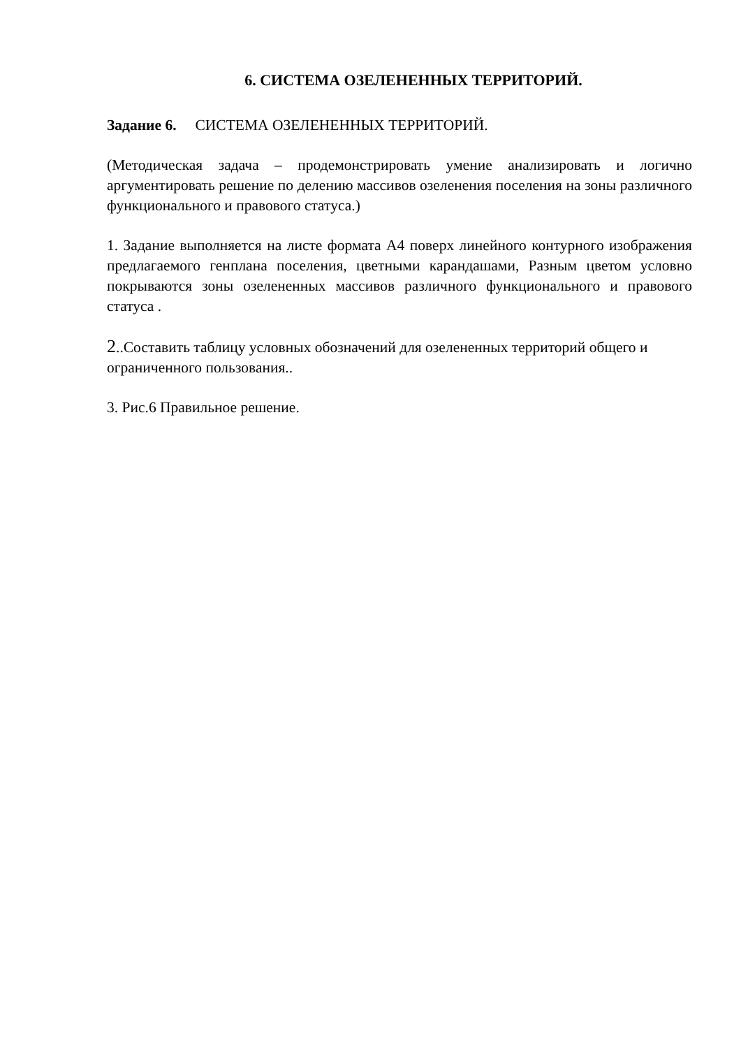6. СИСТЕМА ОЗЕЛЕНЕННЫХ ТЕРРИТОРИЙ.
Задание 6. СИСТЕМА ОЗЕЛЕНЕННЫХ ТЕРРИТОРИЙ.
(Методическая задача – продемонстрировать умение анализировать и логично аргументировать решение по делению массивов озеленения поселения на зоны различного функционального и правового статуса.)
1. Задание выполняется на листе формата А4 поверх линейного контурного изображения предлагаемого генплана поселения, цветными карандашами, Разным цветом условно покрываются зоны озелененных массивов различного функционального и правового статуса .
2..Составить таблицу условных обозначений для озелененных территорий общего и ограниченного пользования..
3. Рис.6 Правильное решение.